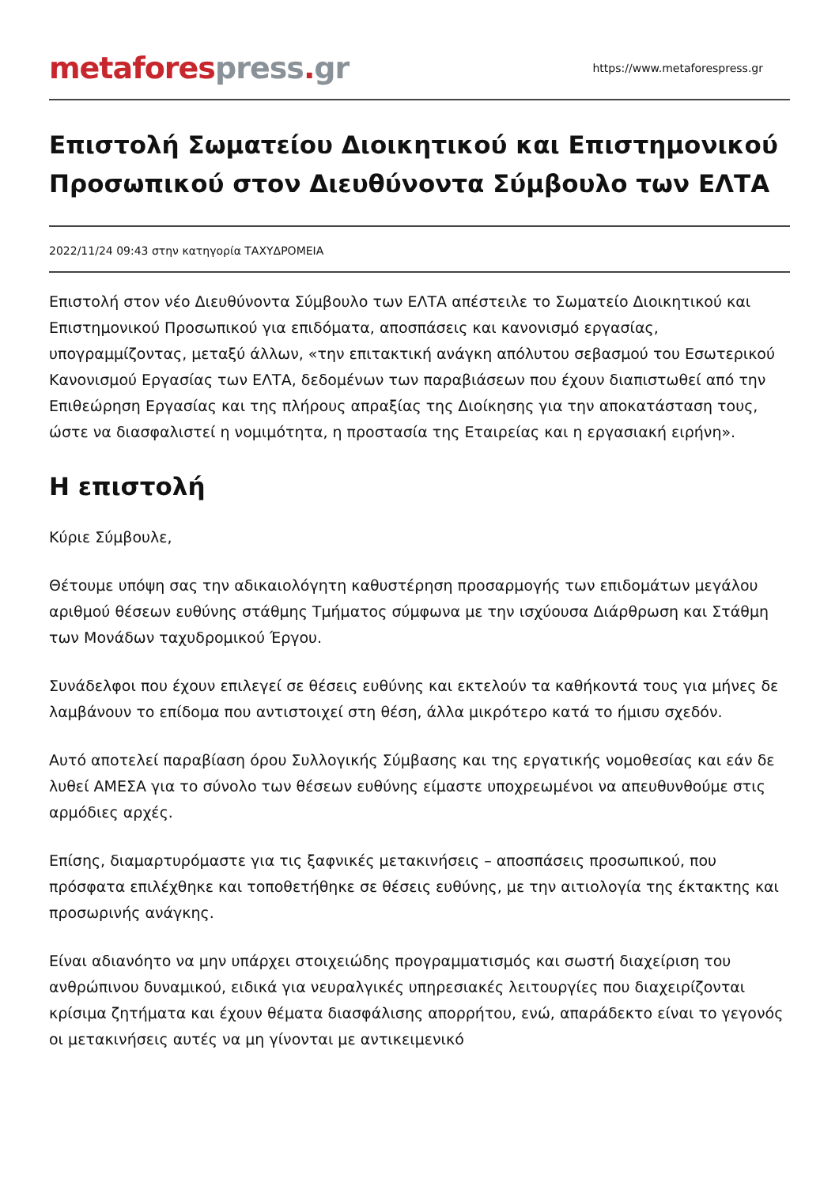metafores press. gr
https://www.metaforespress.gr
Επιστολή Σωματείου Διοικητικού και Επιστημονικού Προσωπικού στον Διευθύνοντα Σύμβουλο των ΕΛΤΑ
2022/11/24 09:43 στην κατηγορία ΤΑΧΥΔΡΟΜΕΙΑ
Επιστολή στον νέο Διευθύνοντα Σύμβουλο των ΕΛΤΑ απέστειλε το Σωματείο Διοικητικού και Επιστημονικού Προσωπικού για επιδόματα, αποσπάσεις και κανονισμό εργασίας, υπογραμμίζοντας, μεταξύ άλλων, «την επιτακτική ανάγκη απόλυτου σεβασμού του Εσωτερικού Κανονισμού Εργασίας των ΕΛΤΑ, δεδομένων των παραβιάσεων που έχουν διαπιστωθεί από την Επιθεώρηση Εργασίας και της πλήρους απραξίας της Διοίκησης για την αποκατάσταση τους, ώστε να διασφαλιστεί η νομιμότητα, η προστασία της Εταιρείας και η εργασιακή ειρήνη».
Η επιστολή
Κύριε Σύμβουλε,
Θέτουμε υπόψη σας την αδικαιολόγητη καθυστέρηση προσαρμογής των επιδομάτων μεγάλου αριθμού θέσεων ευθύνης στάθμης Τμήματος σύμφωνα με την ισχύουσα Διάρθρωση και Στάθμη των Μονάδων ταχυδρομικού Έργου.
Συνάδελφοι που έχουν επιλεγεί σε θέσεις ευθύνης και εκτελούν τα καθήκοντά τους για μήνες δε λαμβάνουν το επίδομα που αντιστοιχεί στη θέση, άλλα μικρότερο κατά το ήμισυ σχεδόν.
Αυτό αποτελεί παραβίαση όρου Συλλογικής Σύμβασης και της εργατικής νομοθεσίας και εάν δε λυθεί ΑΜΕΣΑ για το σύνολο των θέσεων ευθύνης είμαστε υποχρεωμένοι να απευθυνθούμε στις αρμόδιες αρχές.
Επίσης, διαμαρτυρόμαστε για τις ξαφνικές μετακινήσεις – αποσπάσεις προσωπικού, που πρόσφατα επιλέχθηκε και τοποθετήθηκε σε θέσεις ευθύνης, με την αιτιολογία της έκτακτης και προσωρινής ανάγκης.
Είναι αδιανόητο να μην υπάρχει στοιχειώδης προγραμματισμός και σωστή διαχείριση του ανθρώπινου δυναμικού, ειδικά για νευραλγικές υπηρεσιακές λειτουργίες που διαχειρίζονται κρίσιμα ζητήματα και έχουν θέματα διασφάλισης απορρήτου, ενώ, απαράδεκτο είναι το γεγονός οι μετακινήσεις αυτές να μη γίνονται με αντικειμενικό